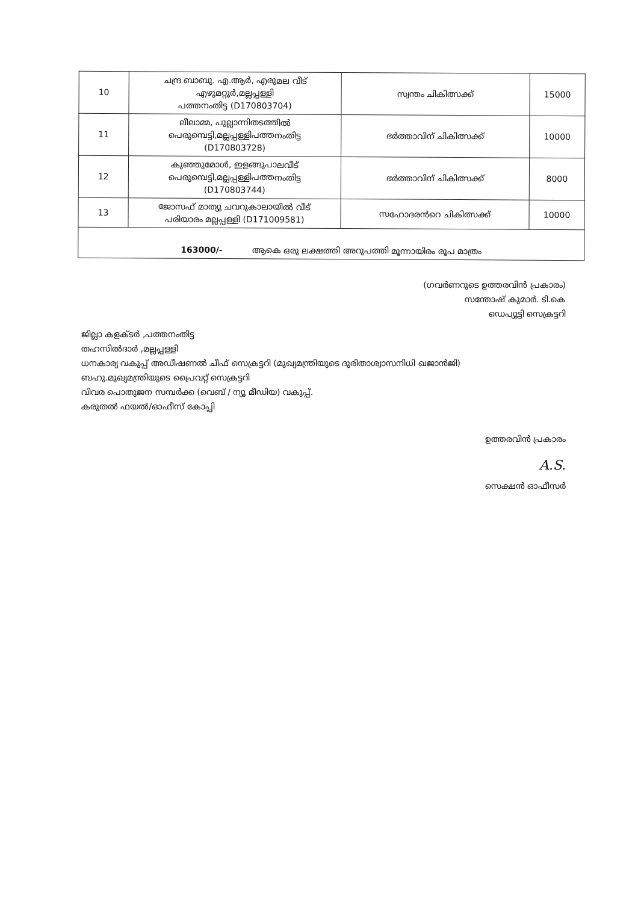| 10 | ചന്ദ്ര ബാബു. എ.ആർ, എരുമല വീട് എഴുമറ്റൂർ,മല്ലപ്പള്ളി പത്തനംതിട്ട (D170803704) | സ്വന്തം ചികിത്സക്ക് | 15000 |
| 11 | ലീലാമ്മ, പുല്ലാന്നിതടത്തിൽ പെരുമ്പെട്ടി,മല്ലപ്പള്ളിപത്തനംതിട്ട (D170803728) | ഭർത്താവിന് ചികിത്സക്ക് | 10000 |
| 12 | കുഞ്ഞുമോൾ, ഇളങ്ങുപാലവീട് പെരുമ്പെട്ടി,മല്ലപ്പള്ളിപത്തനംതിട്ട (D170803744) | ഭർത്താവിന് ചികിത്സക്ക് | 8000 |
| 13 | ജോസഫ് മാത്യു ചവറുകാലായിൽ വീട് പരിയാരം മല്ലപ്പള്ളി (D171009581) | സഹോദരൻറെ ചികിത്സക്ക് | 10000 |
| 163000/- ആകെ ഒരു ലക്ഷത്തി അറുപത്തി മൂന്നായിരം രൂപ മാത്രം | | | |
(ഗവർണറുടെ ഉത്തരവിൻ പ്രകാരം)
സന്തോഷ് കുമാർ. ടി.കെ
ഡെപ്യൂട്ടി സെക്രട്ടറി
ജില്ലാ കളക്ടർ ,പത്തനംതിട്ട
തഹസിൽദാർ ,മല്ലപ്പള്ളി
ധനകാര്യ വകുപ്പ് അഡീഷണൽ ചീഫ് സെക്രട്ടറി (മുഖ്യമന്ത്രിയുടെ ദുരിതാശ്വാസനിധി ഖജാൻജി)
ബഹു.മുഖ്യമന്ത്രിയുടെ പ്രൈവറ്റ് സെക്രട്ടറി
വിവര പൊതുജന സമ്പർക്ക (വെബ് / ന്യൂ മീഡിയ) വകുപ്പ്.
കരുതൽ ഫയൽ/ഓഫീസ് കോപ്പി
ഉത്തരവിൻ പ്രകാരം
A.S.
സെക്ഷൻ ഓഫീസർ